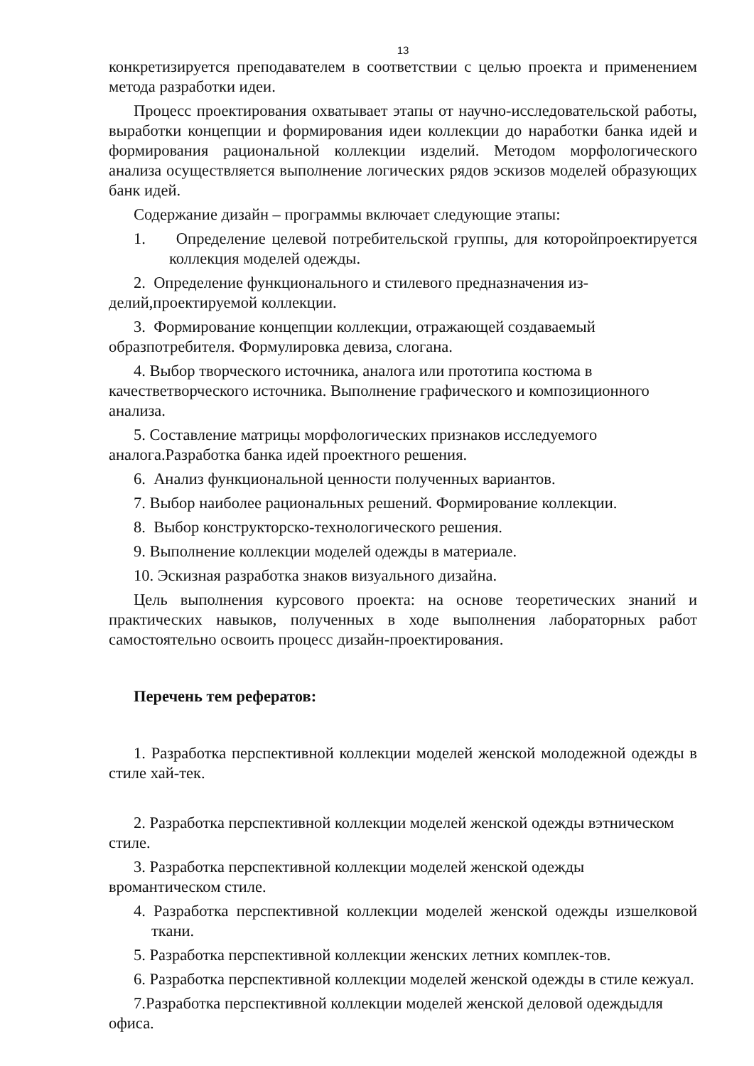13
конкретизируется преподавателем в соответствии с целью проекта и применением метода разработки идеи.
Процесс проектирования охватывает этапы от научно-исследовательской работы, выработки концепции и формирования идеи коллекции до наработки банка идей и формирования рациональной коллекции изделий. Методом морфологического анализа осуществляется выполнение логических рядов эскизов моделей образующих банк идей.
Содержание дизайн – программы включает следующие этапы:
1. Определение целевой потребительской группы, для которойпроектируется коллекция моделей одежды.
2. Определение функционального и стилевого предназначения из-делий,проектируемой коллекции.
3. Формирование концепции коллекции, отражающей создаваемый образпотребителя. Формулировка девиза, слогана.
4. Выбор творческого источника, аналога или прототипа костюма в качестветворческого источника. Выполнение графического и композиционного анализа.
5. Составление матрицы морфологических признаков исследуемого аналога.Разработка банка идей проектного решения.
6. Анализ функциональной ценности полученных вариантов.
7. Выбор наиболее рациональных решений. Формирование коллекции.
8. Выбор конструкторско-технологического решения.
9. Выполнение коллекции моделей одежды в материале.
10. Эскизная разработка знаков визуального дизайна.
Цель выполнения курсового проекта: на основе теоретических знаний и практических навыков, полученных в ходе выполнения лабораторных работ самостоятельно освоить процесс дизайн-проектирования.
Перечень тем рефератов:
1. Разработка перспективной коллекции моделей женской молодежной одежды в стиле хай-тек.
2. Разработка перспективной коллекции моделей женской одежды вэтническом стиле.
3. Разработка перспективной коллекции моделей женской одежды вромантическом стиле.
4. Разработка перспективной коллекции моделей женской одежды изшелковой ткани.
5. Разработка перспективной коллекции женских летних комплек-тов.
6. Разработка перспективной коллекции моделей женской одежды в стиле кежуал.
7.Разработка перспективной коллекции моделей женской деловой одеждыдля офиса.